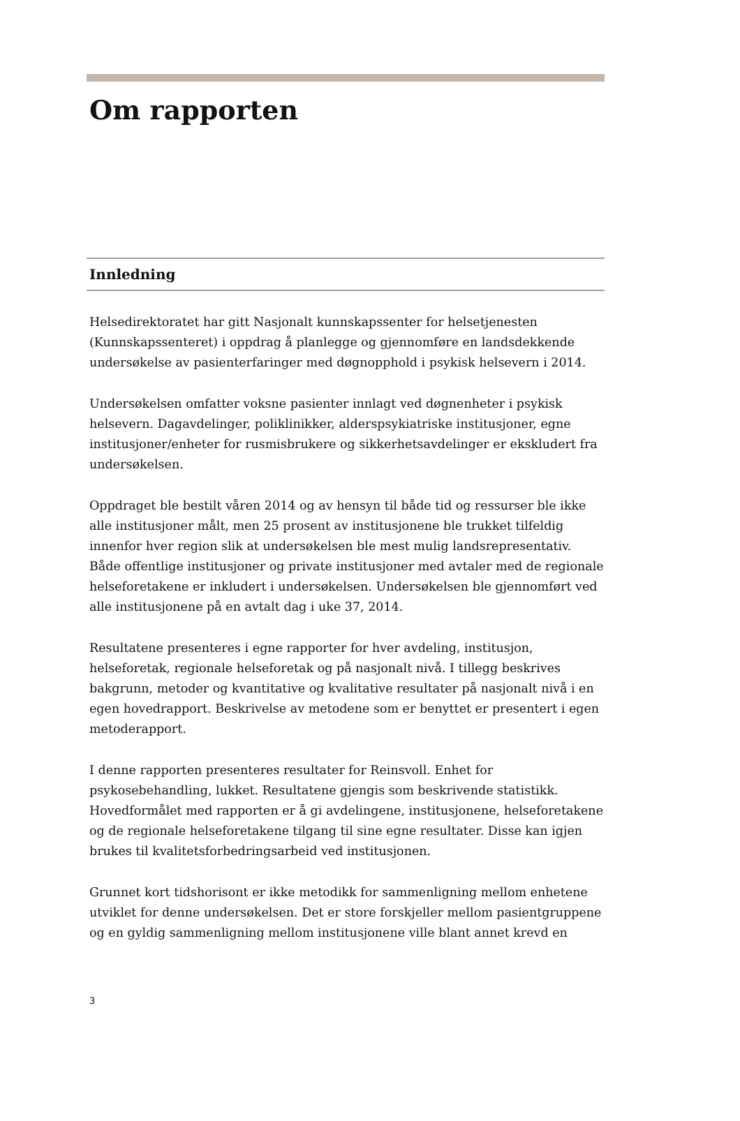Om rapporten
Innledning
Helsedirektoratet har gitt Nasjonalt kunnskapssenter for helsetjenesten (Kunnskapssenteret) i oppdrag å planlegge og gjennomføre en landsdekkende undersøkelse av pasienterfaringer med døgnopphold i psykisk helsevern i 2014.
Undersøkelsen omfatter voksne pasienter innlagt ved døgnenheter i psykisk helsevern. Dagavdelinger, poliklinikker, alderspsykiatriske institusjoner, egne institusjoner/enheter for rusmisbrukere og sikkerhetsavdelinger er ekskludert fra undersøkelsen.
Oppdraget ble bestilt våren 2014 og av hensyn til både tid og ressurser ble ikke alle institusjoner målt, men 25 prosent av institusjonene ble trukket tilfeldig innenfor hver region slik at undersøkelsen ble mest mulig landsrepresentativ. Både offentlige institusjoner og private institusjoner med avtaler med de regionale helseforetakene er inkludert i undersøkelsen. Undersøkelsen ble gjennomført ved alle institusjonene på en avtalt dag i uke 37, 2014.
Resultatene presenteres i egne rapporter for hver avdeling, institusjon, helseforetak, regionale helseforetak og på nasjonalt nivå. I tillegg beskrives bakgrunn, metoder og kvantitative og kvalitative resultater på nasjonalt nivå i en egen hovedrapport. Beskrivelse av metodene som er benyttet er presentert i egen metoderapport.
I denne rapporten presenteres resultater for Reinsvoll. Enhet for psykosebehandling, lukket. Resultatene gjengis som beskrivende statistikk. Hovedformålet med rapporten er å gi avdelingene, institusjonene, helseforetakene og de regionale helseforetakene tilgang til sine egne resultater. Disse kan igjen brukes til kvalitetsforbedringsarbeid ved institusjonen.
Grunnet kort tidshorisont er ikke metodikk for sammenligning mellom enhetene utviklet for denne undersøkelsen. Det er store forskjeller mellom pasientgruppene og en gyldig sammenligning mellom institusjonene ville blant annet krevd en
3